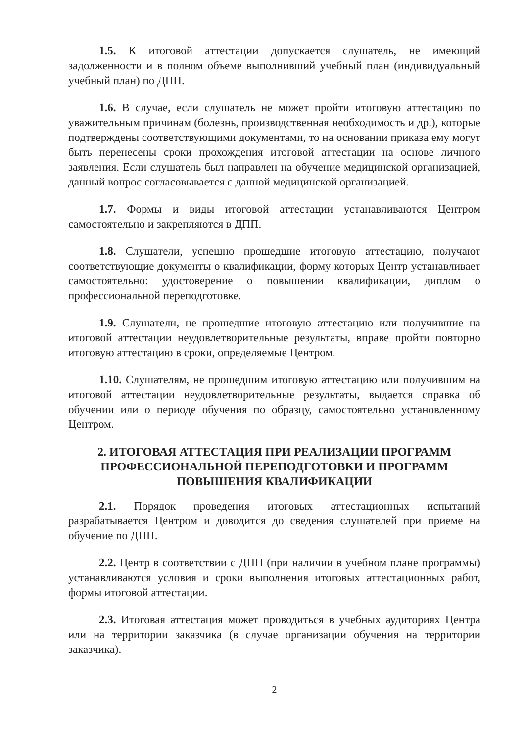1.5. К итоговой аттестации допускается слушатель, не имеющий задолженности и в полном объеме выполнивший учебный план (индивидуальный учебный план) по ДПП.
1.6. В случае, если слушатель не может пройти итоговую аттестацию по уважительным причинам (болезнь, производственная необходимость и др.), которые подтверждены соответствующими документами, то на основании приказа ему могут быть перенесены сроки прохождения итоговой аттестации на основе личного заявления. Если слушатель был направлен на обучение медицинской организацией, данный вопрос согласовывается с данной медицинской организацией.
1.7. Формы и виды итоговой аттестации устанавливаются Центром самостоятельно и закрепляются в ДПП.
1.8. Слушатели, успешно прошедшие итоговую аттестацию, получают соответствующие документы о квалификации, форму которых Центр устанавливает самостоятельно: удостоверение о повышении квалификации, диплом о профессиональной переподготовке.
1.9. Слушатели, не прошедшие итоговую аттестацию или получившие на итоговой аттестации неудовлетворительные результаты, вправе пройти повторно итоговую аттестацию в сроки, определяемые Центром.
1.10. Слушателям, не прошедшим итоговую аттестацию или получившим на итоговой аттестации неудовлетворительные результаты, выдается справка об обучении или о периоде обучения по образцу, самостоятельно установленному Центром.
2. ИТОГОВАЯ АТТЕСТАЦИЯ ПРИ РЕАЛИЗАЦИИ ПРОГРАММ ПРОФЕССИОНАЛЬНОЙ ПЕРЕПОДГОТОВКИ И ПРОГРАММ ПОВЫШЕНИЯ КВАЛИФИКАЦИИ
2.1. Порядок проведения итоговых аттестационных испытаний разрабатывается Центром и доводится до сведения слушателей при приеме на обучение по ДПП.
2.2. Центр в соответствии с ДПП (при наличии в учебном плане программы) устанавливаются условия и сроки выполнения итоговых аттестационных работ, формы итоговой аттестации.
2.3. Итоговая аттестация может проводиться в учебных аудиториях Центра или на территории заказчика (в случае организации обучения на территории заказчика).
2